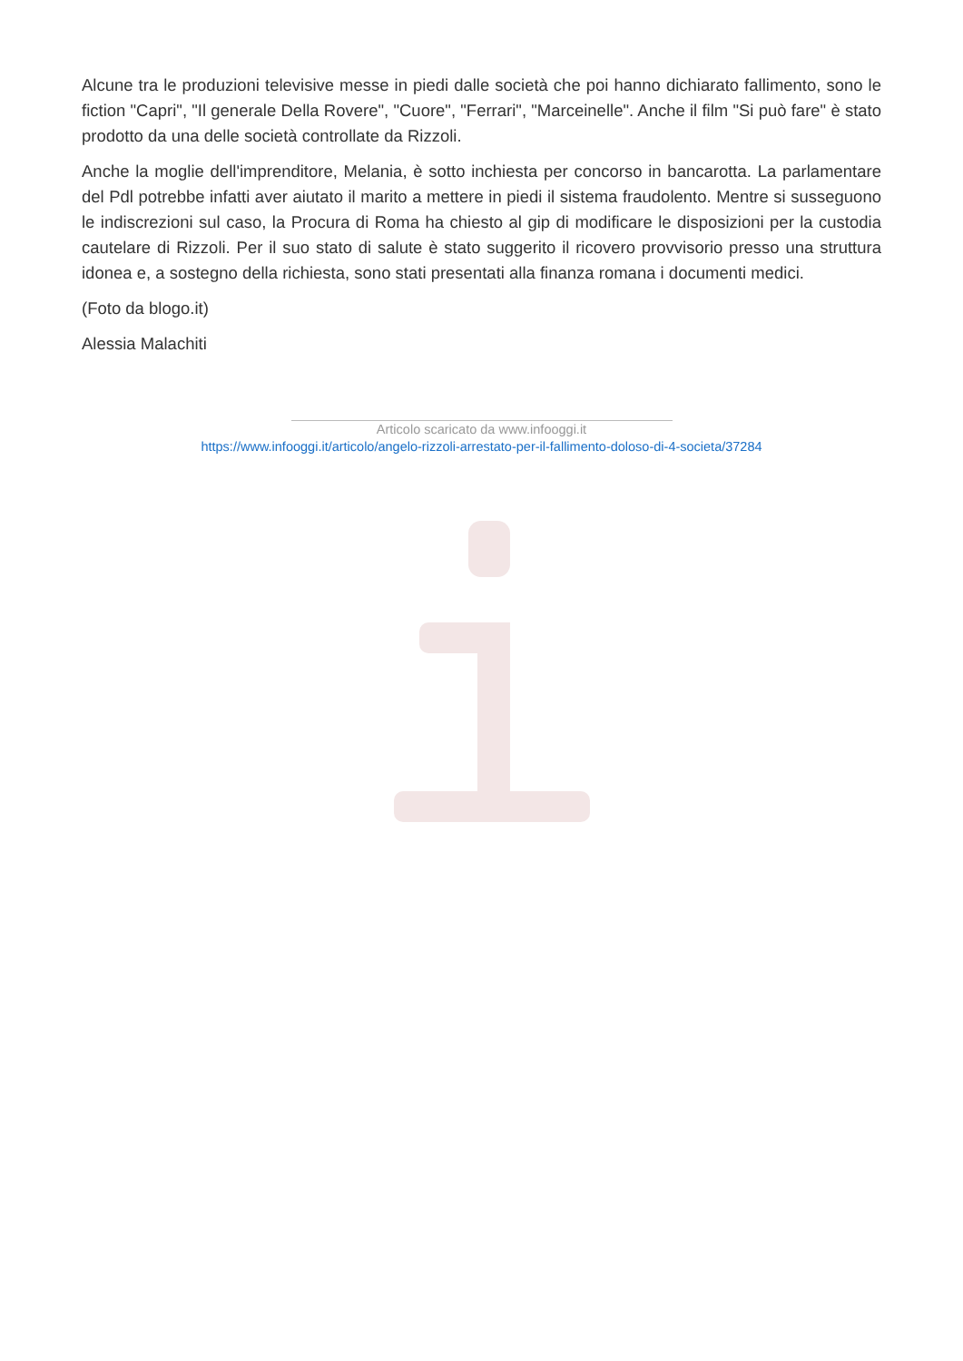Alcune tra le produzioni televisive messe in piedi dalle società che poi hanno dichiarato fallimento, sono le fiction "Capri", "Il generale Della Rovere", "Cuore", "Ferrari", "Marceinelle". Anche il film "Si può fare" è stato prodotto da una delle società controllate da Rizzoli.
Anche la moglie dell'imprenditore, Melania, è sotto inchiesta per concorso in bancarotta. La parlamentare del Pdl potrebbe infatti aver aiutato il marito a mettere in piedi il sistema fraudolento. Mentre si susseguono le indiscrezioni sul caso, la Procura di Roma ha chiesto al gip di modificare le disposizioni per la custodia cautelare di Rizzoli. Per il suo stato di salute è stato suggerito il ricovero provvisorio presso una struttura idonea e, a sostegno della richiesta, sono stati presentati alla finanza romana i documenti medici.
(Foto da blogo.it)
Alessia Malachiti
Articolo scaricato da www.infooggi.it
https://www.infooggi.it/articolo/angelo-rizzoli-arrestato-per-il-fallimento-doloso-di-4-societa/37284